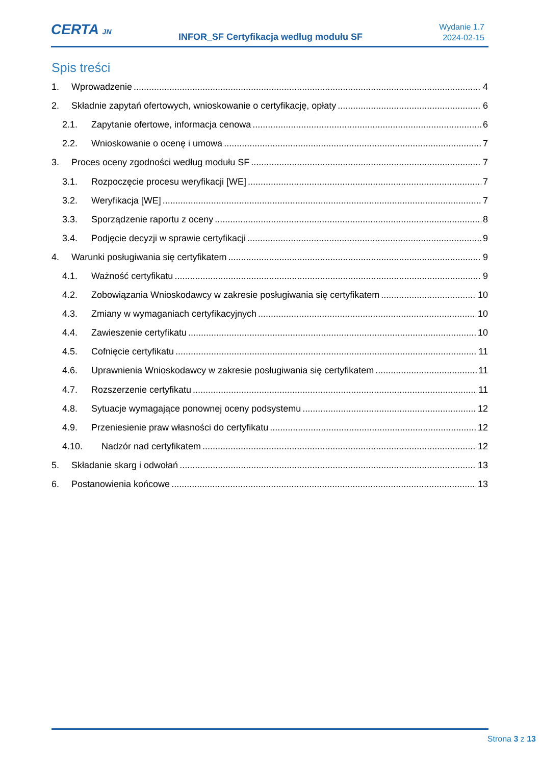CERTA JN
INFOR_SF Certyfikacja według modułu SF
Wydanie 1.7
2024-02-15
Spis treści
1. Wprowadzenie 4
2. Składnie zapytań ofertowych, wnioskowanie o certyfikację, opłaty 6
2.1. Zapytanie ofertowe, informacja cenowa 6
2.2. Wnioskowanie o ocenę i umowa 7
3. Proces oceny zgodności według modułu SF 7
3.1. Rozpoczęcie procesu weryfikacji [WE] 7
3.2. Weryfikacja [WE] 7
3.3. Sporządzenie raportu z oceny 8
3.4. Podjęcie decyzji w sprawie certyfikacji 9
4. Warunki posługiwania się certyfikatem 9
4.1. Ważność certyfikatu 9
4.2. Zobowiązania Wnioskodawcy w zakresie posługiwania się certyfikatem 10
4.3. Zmiany w wymaganiach certyfikacyjnych 10
4.4. Zawieszenie certyfikatu 10
4.5. Cofnięcie certyfikatu 11
4.6. Uprawnienia Wnioskodawcy w zakresie posługiwania się certyfikatem 11
4.7. Rozszerzenie certyfikatu 11
4.8. Sytuacje wymagające ponownej oceny podsystemu 12
4.9. Przeniesienie praw własności do certyfikatu 12
4.10. Nadzór nad certyfikatem 12
5. Składanie skarg i odwołań 13
6. Postanowienia końcowe 13
Strona 3 z 13